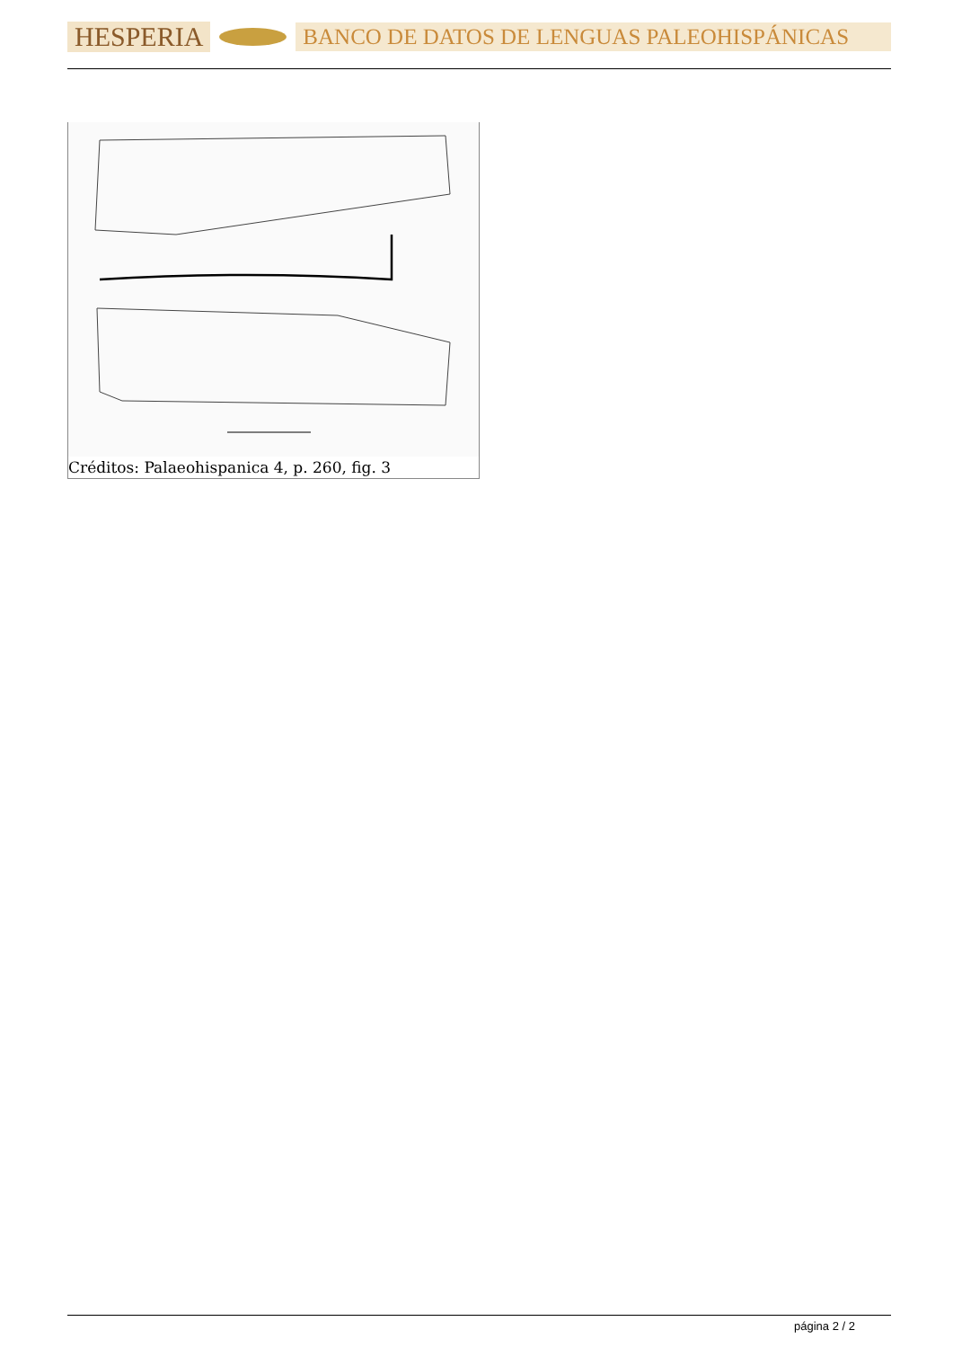HESPERIA BANCO DE DATOS DE LENGUAS PALEOHISPÁNICAS
Créditos: Palaeohispanica 4, p. 260, fig. 3
página 2 / 2